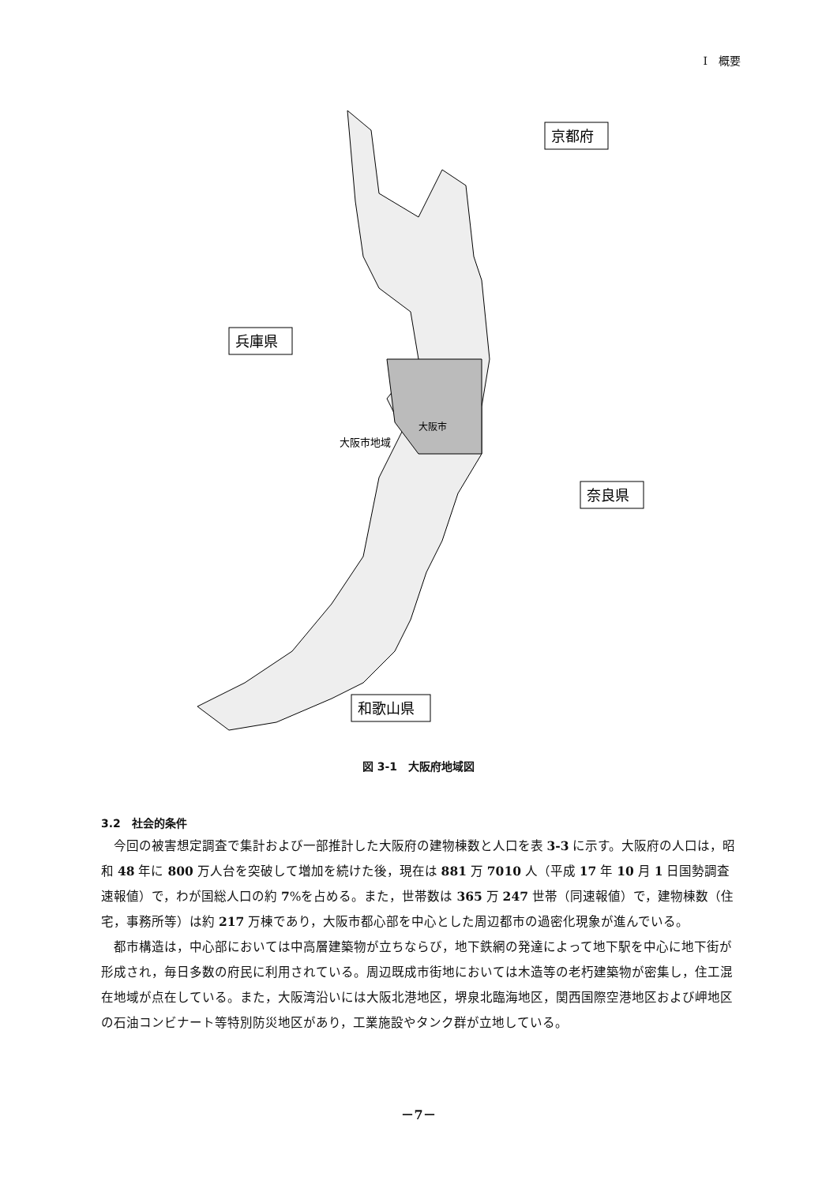I　概要
京都府
兵庫県
奈良県
和歌山県
大阪市
大阪市地域
図 3-1　大阪府地域図
3.2　社会的条件
今回の被害想定調査で集計および一部推計した大阪府の建物棟数と人口を表 3-3 に示す。大阪府の人口は，昭和 48 年に 800 万人台を突破して増加を続けた後，現在は 881 万 7010 人（平成 17 年 10 月 1 日国勢調査速報値）で，わが国総人口の約 7%を占める。また，世帯数は 365 万 247 世帯（同速報値）で，建物棟数（住宅，事務所等）は約 217 万棟であり，大阪市都心部を中心とした周辺都市の過密化現象が進んでいる。
都市構造は，中心部においては中高層建築物が立ちならび，地下鉄網の発達によって地下駅を中心に地下街が形成され，毎日多数の府民に利用されている。周辺既成市街地においては木造等の老朽建築物が密集し，住工混在地域が点在している。また，大阪湾沿いには大阪北港地区，堺泉北臨海地区，関西国際空港地区および岬地区の石油コンビナート等特別防災地区があり，工業施設やタンク群が立地している。
－7－